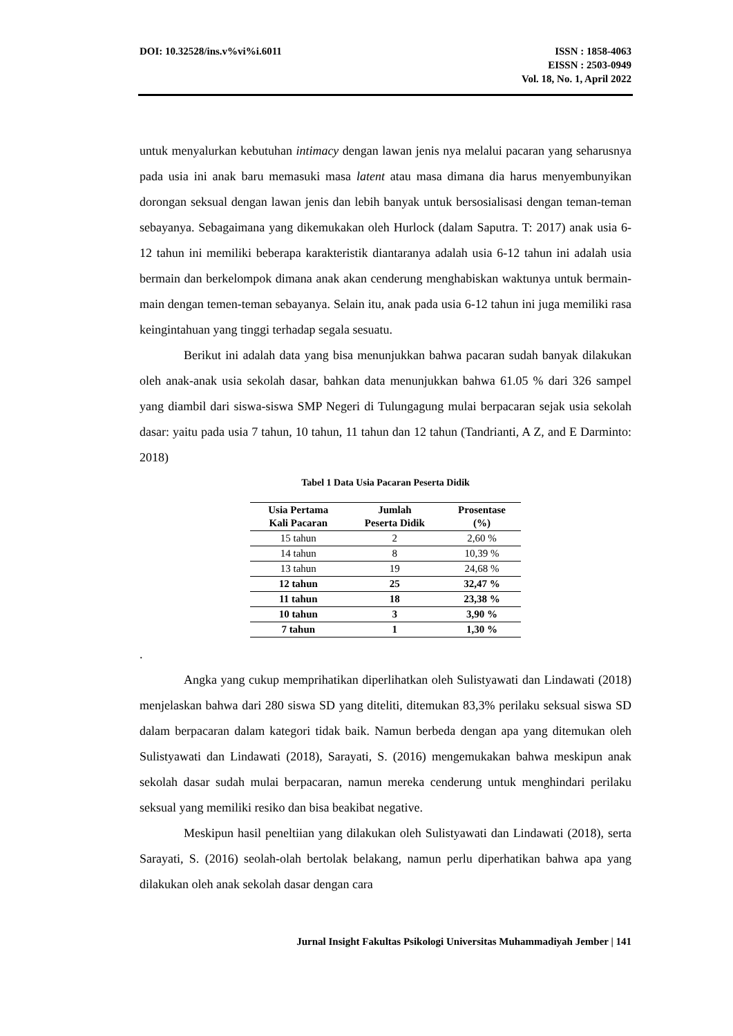DOI: 10.32528/ins.v%vi%i.6011 ISSN : 1858-4063
EISSN : 2503-0949
Vol. 18, No. 1, April 2022
untuk menyalurkan kebutuhan intimacy dengan lawan jenis nya melalui pacaran yang seharusnya pada usia ini anak baru memasuki masa latent atau masa dimana dia harus menyembunyikan dorongan seksual dengan lawan jenis dan lebih banyak untuk bersosialisasi dengan teman-teman sebayanya. Sebagaimana yang dikemukakan oleh Hurlock (dalam Saputra. T: 2017) anak usia 6-12 tahun ini memiliki beberapa karakteristik diantaranya adalah usia 6-12 tahun ini adalah usia bermain dan berkelompok dimana anak akan cenderung menghabiskan waktunya untuk bermain-main dengan temen-teman sebayanya. Selain itu, anak pada usia 6-12 tahun ini juga memiliki rasa keingintahuan yang tinggi terhadap segala sesuatu.
Berikut ini adalah data yang bisa menunjukkan bahwa pacaran sudah banyak dilakukan oleh anak-anak usia sekolah dasar, bahkan data menunjukkan bahwa 61.05 % dari 326 sampel yang diambil dari siswa-siswa SMP Negeri di Tulungagung mulai berpacaran sejak usia sekolah dasar: yaitu pada usia 7 tahun, 10 tahun, 11 tahun dan 12 tahun (Tandrianti, A Z, and E Darminto: 2018)
Tabel 1 Data Usia Pacaran Peserta Didik
| Usia Pertama Kali Pacaran | Jumlah Peserta Didik | Prosentase (%) |
| --- | --- | --- |
| 15 tahun | 2 | 2,60 % |
| 14 tahun | 8 | 10,39 % |
| 13 tahun | 19 | 24,68 % |
| 12 tahun | 25 | 32,47 % |
| 11 tahun | 18 | 23,38 % |
| 10 tahun | 3 | 3,90 % |
| 7 tahun | 1 | 1,30 % |
.
Angka yang cukup memprihatikan diperlihatkan oleh Sulistyawati dan Lindawati (2018) menjelaskan bahwa dari 280 siswa SD yang diteliti, ditemukan 83,3% perilaku seksual siswa SD dalam berpacaran dalam kategori tidak baik. Namun berbeda dengan apa yang ditemukan oleh Sulistyawati dan Lindawati (2018), Sarayati, S. (2016) mengemukakan bahwa meskipun anak sekolah dasar sudah mulai berpacaran, namun mereka cenderung untuk menghindari perilaku seksual yang memiliki resiko dan bisa beakibat negative.
Meskipun hasil peneltiian yang dilakukan oleh Sulistyawati dan Lindawati (2018), serta Sarayati, S. (2016) seolah-olah bertolak belakang, namun perlu diperhatikan bahwa apa yang dilakukan oleh anak sekolah dasar dengan cara
Jurnal Insight Fakultas Psikologi Universitas Muhammadiyah Jember | 141